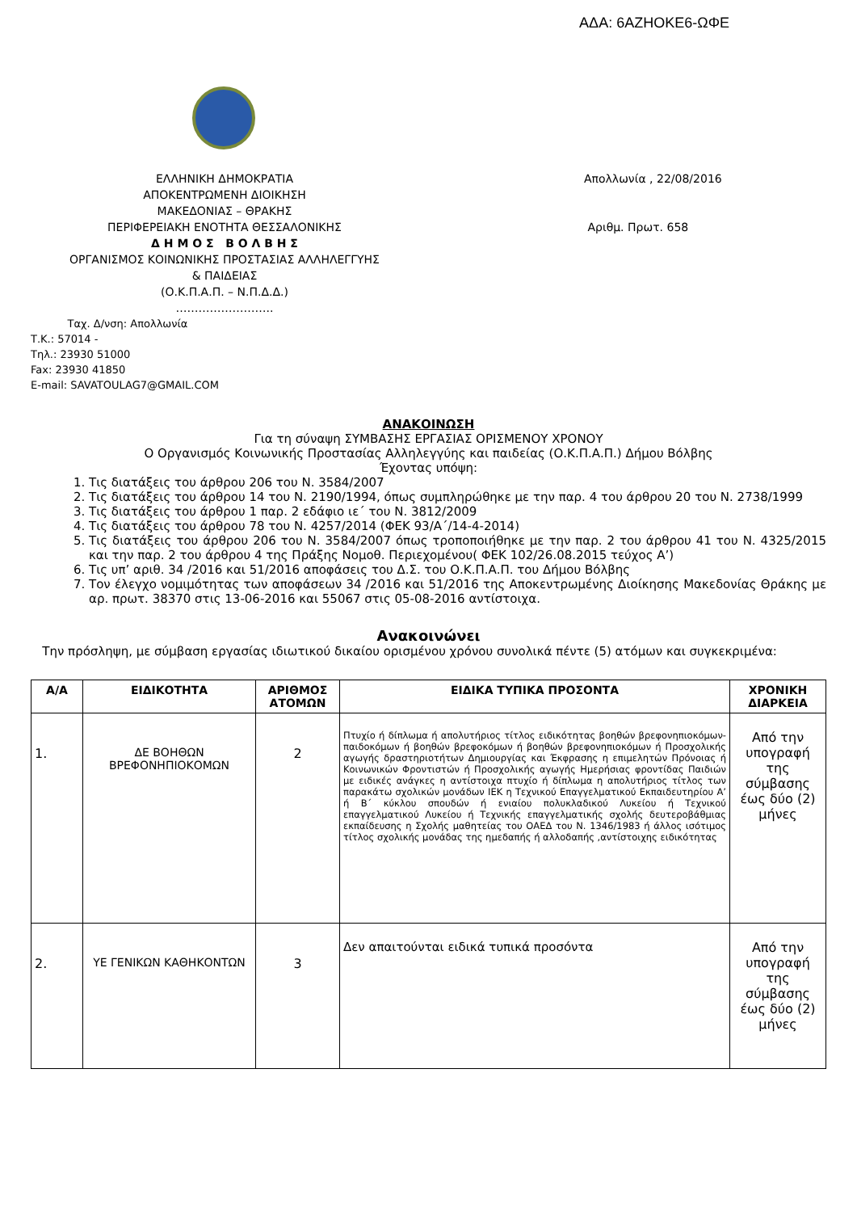ΑΔΑ: 6ΑΖΗΟΚΕ6-ΩΦΕ
ΕΛΛΗΝΙΚΗ ΔΗΜΟΚΡΑΤΙΑ
ΑΠΟΚΕΝΤΡΩΜΕΝΗ ΔΙΟΙΚΗΣΗ
ΜΑΚΕΔΟΝΙΑΣ – ΘΡΑΚΗΣ
ΠΕΡΙΦΕΡΕΙΑΚΗ ΕΝΟΤΗΤΑ ΘΕΣΣΑΛΟΝΙΚΗΣ
Δ Η Μ Ο Σ Β Ο Λ Β Η Σ
ΟΡΓΑΝΙΣΜΟΣ ΚΟΙΝΩΝΙΚΗΣ ΠΡΟΣΤΑΣΙΑΣ ΑΛΛΗΛΕΓΓΥΗΣ
& ΠΑΙΔΕΙΑΣ
(Ο.Κ.Π.Α.Π. – Ν.Π.Δ.Δ.)
……………………..
Απολλωνία , 22/08/2016
Αριθμ. Πρωτ. 658
Ταχ. Δ/νση: Απολλωνία
Τ.Κ.: 57014 -
Τηλ.: 23930 51000
Fax: 23930 41850
E-mail: SAVATOULAG7@GMAIL.COM
ΑΝΑΚΟΙΝΩΣΗ
Για τη σύναψη ΣΥΜΒΑΣΗΣ ΕΡΓΑΣΙΑΣ ΟΡΙΣΜΕΝΟΥ ΧΡΟΝΟΥ
Ο Οργανισμός Κοινωνικής Προστασίας Αλληλεγγύης και παιδείας (Ο.Κ.Π.Α.Π.) Δήμου Βόλβης
Έχοντας υπόψη:
1. Τις διατάξεις του άρθρου 206 του Ν. 3584/2007
2. Τις διατάξεις του άρθρου 14 του Ν. 2190/1994, όπως συμπληρώθηκε με την παρ. 4 του άρθρου 20 του Ν. 2738/1999
3. Τις διατάξεις του άρθρου 1 παρ. 2 εδάφιο ιε΄ του Ν. 3812/2009
4. Τις διατάξεις του άρθρου 78 του Ν. 4257/2014 (ΦΕΚ 93/Α΄/14-4-2014)
5. Τις διατάξεις του άρθρου 206 του Ν. 3584/2007 όπως τροποποιήθηκε με την παρ. 2 του άρθρου 41 του Ν. 4325/2015 και την παρ. 2 του άρθρου 4 της Πράξης Νομοθ. Περιεχομένου( ΦΕΚ 102/26.08.2015 τεύχος Α’)
6. Τις υπ’ αριθ. 34 /2016 και 51/2016 αποφάσεις του Δ.Σ. του Ο.Κ.Π.Α.Π. του Δήμου Βόλβης
7. Τον έλεγχο νομιμότητας των αποφάσεων 34 /2016 και 51/2016 της Αποκεντρωμένης Διοίκησης Μακεδονίας Θράκης με αρ. πρωτ. 38370 στις 13-06-2016 και 55067 στις 05-08-2016 αντίστοιχα.
Ανακοινώνει
Την πρόσληψη, με σύμβαση εργασίας ιδιωτικού δικαίου ορισμένου χρόνου συνολικά πέντε (5) ατόμων και συγκεκριμένα:
| Α/Α | ΕΙΔΙΚΟΤΗΤΑ | ΑΡΙΘΜΟΣ ΑΤΟΜΩΝ | ΕΙΔΙΚΑ ΤΥΠΙΚΑ ΠΡΟΣΟΝΤΑ | ΧΡΟΝΙΚΗ ΔΙΑΡΚΕΙΑ |
| --- | --- | --- | --- | --- |
| 1. | ΔΕ ΒΟΗΘΩΝ ΒΡΕΦΟΝΗΠΙΟΚΟΜΩΝ | 2 | Πτυχίο ή δίπλωμα ή απολυτήριος τίτλος ειδικότητας βοηθών βρεφονηπιοκόμων-παιδοκόμων ή βοηθών βρεφοκόμων ή βοηθών βρεφονηπιοκόμων ή Προσχολικής αγωγής δραστηριοτήτων Δημιουργίας και Έκφρασης η επιμελητών Πρόνοιας ή Κοινωνικών Φροντιστών ή Προσχολικής αγωγής Ημερήσιας φροντίδας Παιδιών με ειδικές ανάγκες η αντίστοιχα πτυχίο ή δίπλωμα η απολυτήριος τίτλος των παρακάτω σχολικών μονάδων ΙΕΚ η Τεχνικού Επαγγελματικού Εκπαιδευτηρίου Α’ ή Β΄ κύκλου σπουδών ή ενιαίου πολυκλαδικού Λυκείου ή Τεχνικού επαγγελματικού Λυκείου ή Τεχνικής επαγγελματικής σχολής δευτεροβάθμιας εκπαίδευσης η Σχολής μαθητείας του ΟΑΕΔ του Ν. 1346/1983 ή άλλος ισότιμος τίτλος σχολικής μονάδας της ημεδαπής ή αλλοδαπής ,αντίστοιχης ειδικότητας | Από την υπογραφή της σύμβασης έως δύο (2) μήνες |
| 2. | ΥΕ ΓΕΝΙΚΩΝ ΚΑΘΗΚΟΝΤΩΝ | 3 | Δεν απαιτούνται ειδικά τυπικά προσόντα | Από την υπογραφή της σύμβασης έως δύο (2) μήνες |